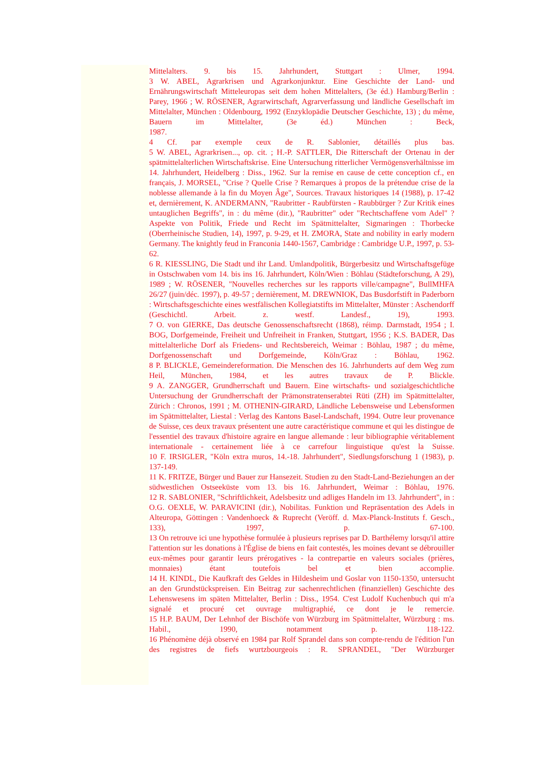Mittelalters. 9. bis 15. Jahrhundert, Stuttgart : Ulmer, 1994.
3 W. ABEL, Agrarkrisen und Agrarkonjunktur. Eine Geschichte der Land- und Ernährungswirtschaft Mitteleuropas seit dem hohen Mittelalters, (3e éd.) Hamburg/Berlin : Parey, 1966 ; W. RÖSENER, Agrarwirtschaft, Agrarverfassung und ländliche Gesellschaft im Mittelalter, München : Oldenbourg, 1992 (Enzyklopädie Deutscher Geschichte, 13) ; du même, Bauern im Mittelalter, (3e éd.) München : Beck,
1987.
4 Cf. par exemple ceux de R. Sablonier, détaillés plus bas.
5 W. ABEL, Agrarkrisen..., op. cit. ; H.-P. SATTLER, Die Ritterschaft der Ortenau in der spätmittelalterlichen Wirtschaftskrise. Eine Untersuchung ritterlicher Vermögensverhältnisse im 14. Jahrhundert, Heidelberg : Diss., 1962. Sur la remise en cause de cette conception cf., en français, J. MORSEL, "Crise ? Quelle Crise ? Remarques à propos de la prétendue crise de la noblesse allemande à la fin du Moyen Âge", Sources. Travaux historiques 14 (1988), p. 17-42 et, dernièrement, K. ANDERMANN, "Raubritter - Raubfürsten - Raubbürger ? Zur Kritik eines untauglichen Begriffs", in : du même (dir.), "Raubritter" oder "Rechtschaffene vom Adel" ? Aspekte von Politik, Friede und Recht im Spätmittelalter, Sigmaringen : Thorbecke (Oberrheinische Studien, 14), 1997, p. 9-29, et H. ZMORA, State and nobility in early modern Germany. The knightly feud in Franconia 1440-1567, Cambridge : Cambridge U.P., 1997, p. 53-62.
6 R. KIESSLING, Die Stadt und ihr Land. Umlandpolitik, Bürgerbesitz und Wirtschaftsgefüge in Ostschwaben vom 14. bis ins 16. Jahrhundert, Köln/Wien : Böhlau (Städteforschung, A 29), 1989 ; W. RÖSENER, "Nouvelles recherches sur les rapports ville/campagne", BullMHFA 26/27 (juin/déc. 1997), p. 49-57 ; dernièrement, M. DREWNIOK, Das Busdorfstift in Paderborn : Wirtschaftsgeschichte eines westfälischen Kollegiatstifts im Mittelalter, Münster : Aschendorff (Geschichtl. Arbeit. z. westf. Landesf., 19), 1993.
7 O. von GIERKE, Das deutsche Genossenschaftsrecht (1868), réimp. Darmstadt, 1954 ; I. BOG, Dorfgemeinde, Freiheit und Unfreiheit in Franken, Stuttgart, 1956 ; K.S. BADER, Das mittelalterliche Dorf als Friedens- und Rechtsbereich, Weimar : Böhlau, 1987 ; du même, Dorfgenossenschaft und Dorfgemeinde, Köln/Graz : Böhlau, 1962.
8 P. BLICKLE, Gemeindereformation. Die Menschen des 16. Jahrhunderts auf dem Weg zum Heil, München, 1984, et les autres travaux de P. Blickle.
9 A. ZANGGER, Grundherrschaft und Bauern. Eine wirtschafts- und sozialgeschichtliche Untersuchung der Grundherrschaft der Prämonstratenserabtei Rüti (ZH) im Spätmittelalter, Zürich : Chronos, 1991 ; M. OTHENIN-GIRARD, Ländliche Lebensweise und Lebensformen im Spätmittelalter, Liestal : Verlag des Kantons Basel-Landschaft, 1994. Outre leur provenance de Suisse, ces deux travaux présentent une autre caractéristique commune et qui les distingue de l'essentiel des travaux d'histoire agraire en langue allemande : leur bibliographie véritablement internationale - certainement liée à ce carrefour linguistique qu'est la Suisse.
10 F. IRSIGLER, "Köln extra muros, 14.-18. Jahrhundert", Siedlungsforschung 1 (1983), p. 137-149.
11 K. FRITZE, Bürger und Bauer zur Hansezeit. Studien zu den Stadt-Land-Beziehungen an der südwestlichen Ostseeküste vom 13. bis 16. Jahrhundert, Weimar : Böhlau, 1976.
12 R. SABLONIER, "Schriftlichkeit, Adelsbesitz und adliges Handeln im 13. Jahrhundert", in : O.G. OEXLE, W. PARAVICINI (dir.), Nobilitas. Funktion und Repräsentation des Adels in Alteuropa, Göttingen : Vandenhoeck & Ruprecht (Veröff. d. Max-Planck-Instituts f. Gesch., 133), 1997, p. 67-100.
13 On retrouve ici une hypothèse formulée à plusieurs reprises par D. Barthélemy lorsqu'il attire l'attention sur les donations à l'Église de biens en fait contestés, les moines devant se débrouiller eux-mêmes pour garantir leurs prérogatives - la contrepartie en valeurs sociales (prières, monnaies) étant toutefois bel et bien accomplie.
14 H. KINDL, Die Kaufkraft des Geldes in Hildesheim und Goslar von 1150-1350, untersucht an den Grundstückspreisen. Ein Beitrag zur sachenrechtlichen (finanziellen) Geschichte des Lehenswesens im späten Mittelalter, Berlin : Diss., 1954. C'est Ludolf Kuchenbuch qui m'a signalé et procuré cet ouvrage multigraphié, ce dont je le remercie.
15 H.P. BAUM, Der Lehnhof der Bischöfe von Würzburg im Spätmittelalter, Würzburg : ms. Habil., 1990, notamment p. 118-122.
16 Phénomène déjà observé en 1984 par Rolf Sprandel dans son compte-rendu de l'édition l'un des registres de fiefs wurtzbourgeois : R. SPRANDEL, "Der Würzburger